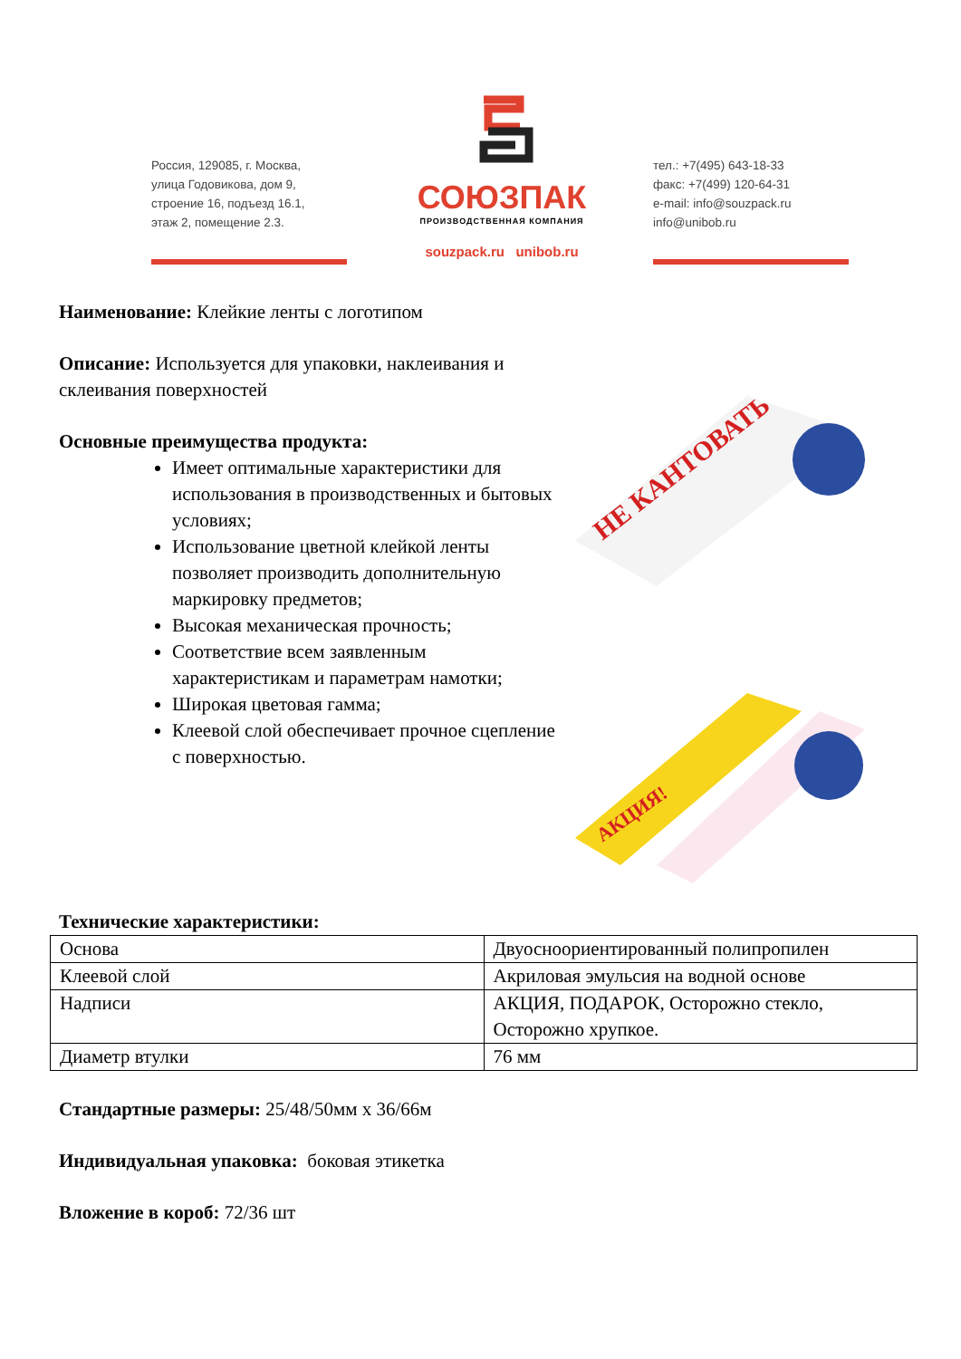Россия, 129085, г. Москва,
улица Годовикова, дом 9,
строение 16, подъезд 16.1,
этаж 2, помещение 2.3.
СОЮЗПАК
ПРОИЗВОДСТВЕННАЯ КОМПАНИЯ
souzpack.ru unibob.ru
тел.: +7(495) 643-18-33
факс: +7(499) 120-64-31
e-mail: info@souzpack.ru
info@unibob.ru
Наименование: Клейкие ленты с логотипом
Описание: Используется для упаковки, наклеивания и склеивания поверхностей
Основные преимущества продукта:
Имеет оптимальные характеристики для использования в производственных и бытовых условиях;
Использование цветной клейкой ленты позволяет производить дополнительную маркировку предметов;
Высокая механическая прочность;
Соответствие всем заявленным характеристикам и параметрам намотки;
Широкая цветовая гамма;
Клеевой слой обеспечивает прочное сцепление с поверхностью.
НЕ КАНТОВАТЬ
АКЦИЯ!
Технические характеристики:
| Основа | Двуосноориентированный полипропилен |
| Клеевой слой | Акриловая эмульсия на водной основе |
| Надписи | АКЦИЯ, ПОДАРОК, Осторожно стекло, Осторожно хрупкое. |
| Диаметр втулки | 76 мм |
Стандартные размеры: 25/48/50мм х 36/66м
Индивидуальная упаковка: боковая этикетка
Вложение в короб: 72/36 шт